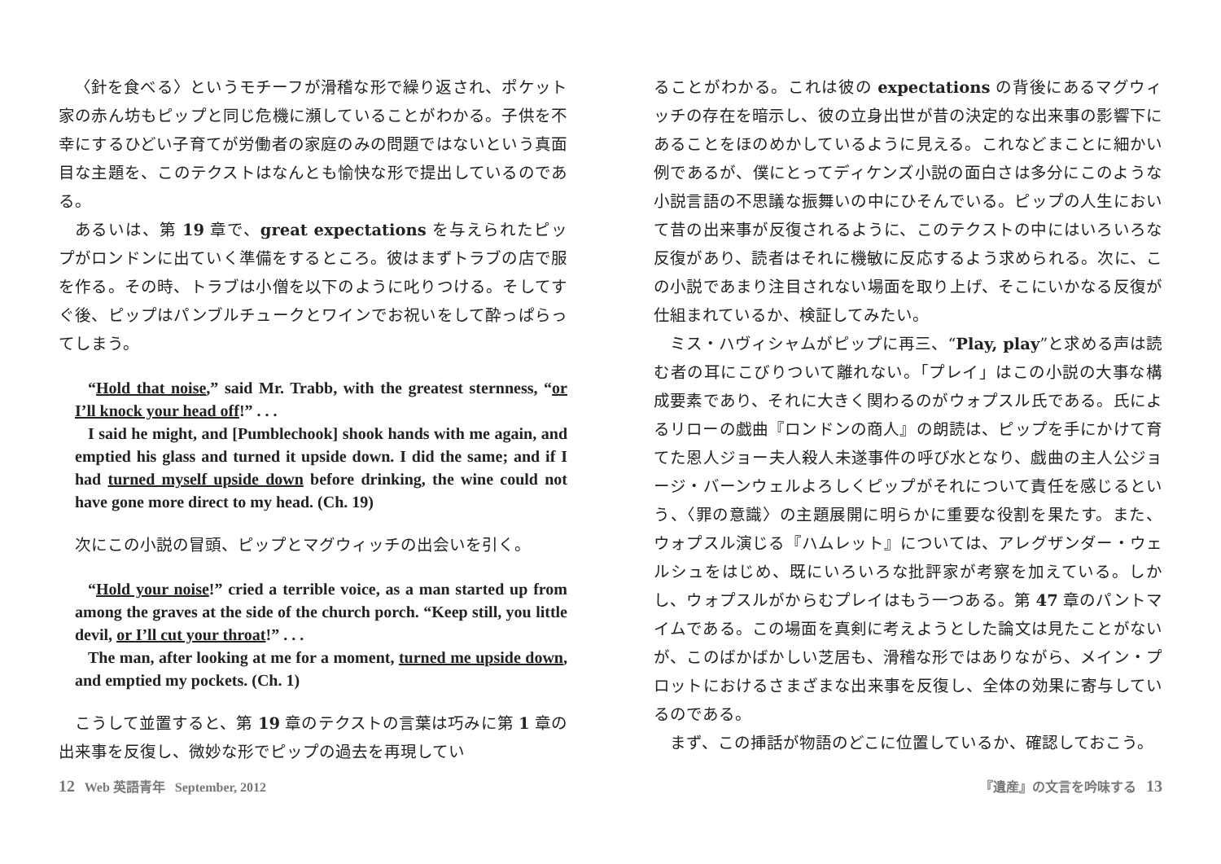〈針を食べる〉というモチーフが滑稽な形で繰り返され、ポケット家の赤ん坊もピップと同じ危機に瀕していることがわかる。子供を不幸にするひどい子育てが労働者の家庭のみの問題ではないという真面目な主題を、このテクストはなんとも愉快な形で提出しているのである。
あるいは、第 19 章で、great expectations を与えられたピップがロンドンに出ていく準備をするところ。彼はまずトラブの店で服を作る。その時、トラブは小僧を以下のように叱りつける。そしてすぐ後、ピップはパンブルチュークとワインでお祝いをして酔っぱらってしまう。
“Hold that noise,” said Mr. Trabb, with the greatest sternness, “or I’ll knock your head off!” . . .
I said he might, and [Pumblechook] shook hands with me again, and emptied his glass and turned it upside down. I did the same; and if I had turned myself upside down before drinking, the wine could not have gone more direct to my head. (Ch. 19)
次にこの小説の冒頭、ピップとマグウィッチの出会いを引く。
“Hold your noise!” cried a terrible voice, as a man started up from among the graves at the side of the church porch. “Keep still, you little devil, or I’ll cut your throat!” . . .
The man, after looking at me for a moment, turned me upside down, and emptied my pockets. (Ch. 1)
こうして並置すると、第 19 章のテクストの言葉は巧みに第 1 章の出来事を反復し、微妙な形でピップの過去を再現してい
ることがわかる。これは彼の expectations の背後にあるマグウィッチの存在を暗示し、彼の立身出世が昔の決定的な出来事の影響下にあることをほのめかしているように見える。これなどまことに細かい例であるが、僕にとってディケンズ小説の面白さは多分にこのような小説言語の不思議な振舞いの中にひそんでいる。ピップの人生において昔の出来事が反復されるように、このテクストの中にはいろいろな反復があり、読者はそれに機敏に反応するよう求められる。次に、この小説であまり注目されない場面を取り上げ、そこにいかなる反復が仕組まれているか、検証してみたい。
ミス・ハヴィシャムがピップに再三、“Play, play”と求める声は読む者の耳にこびりついて離れない。「プレイ」はこの小説の大事な構成要素であり、それに大きく関わるのがウォプスル氏である。氏によるリローの戯曲『ロンドンの商人』の朗読は、ピップを手にかけて育てた恩人ジョー夫人殺人未遂事件の呼び水となり、戯曲の主人公ジョージ・バーンウェルよろしくピップがそれについて責任を感じるという、〈罪の意識〉の主題展開に明らかに重要な役割を果たす。また、ウォプスル演じる『ハムレット』については、アレグザンダー・ウェルシュをはじめ、既にいろいろな批評家が考察を加えている。しかし、ウォプスルがからむプレイはもう一つある。第 47 章のパントマイムである。この場面を真剣に考えようとした論文は見たことがないが、このばかばかしい芝居も、滑稽な形ではありながら、メイン・プロットにおけるさまざまな出来事を反復し、全体の効果に寄与しているのである。
まず、この挿話が物語のどこに位置しているか、確認しておこう。
12 Web 英語青年 September, 2012 『遺産』の文言を吟味する 13